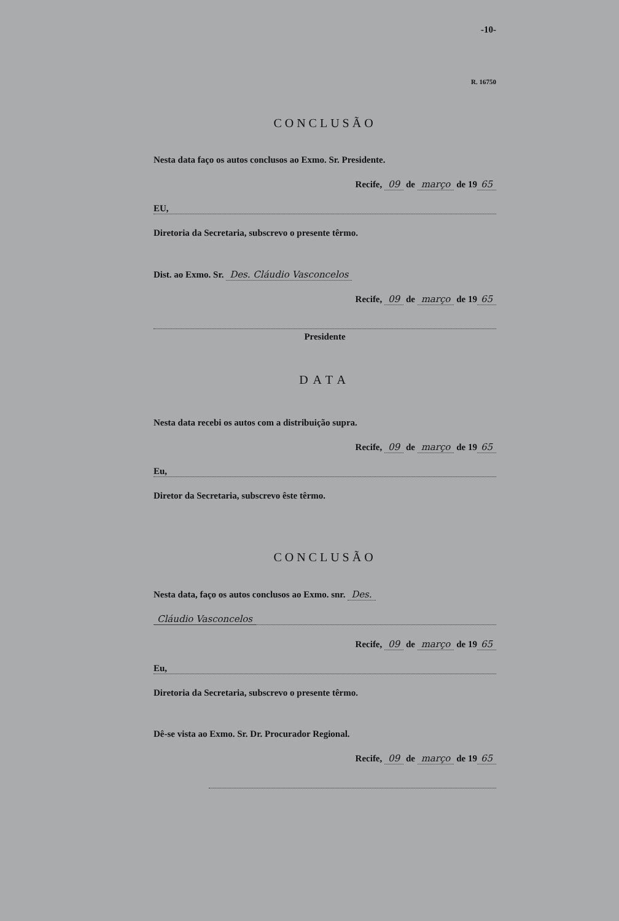-10-
R. 16750
CONCLUSÃO
Nesta data faço os autos conclusos ao Exmo. Sr. Presidente.
Recife, 09 de março de 19 65
EU,
Diretoria da Secretaria, subscrevo o presente têrmo.
Dist. ao Exmo. Sr. Des. Cláudio Vasconcelos
Recife, 09 de março de 19 65
Presidente
DATA
Nesta data recebi os autos com a distribuição supra.
Recife, 09 de março de 19 65
Eu,
Diretor da Secretaria, subscrevo êste têrmo.
CONCLUSÃO
Nesta data, faço os autos conclusos ao Exmo. snr. Des.
Cláudio Vasconcelos
Recife, 09 de março de 19 65
Eu,
Diretoria da Secretaria, subscrevo o presente têrmo.
Dê-se vista ao Exmo. Sr. Dr. Procurador Regional.
Recife, 09 de março de 19 65